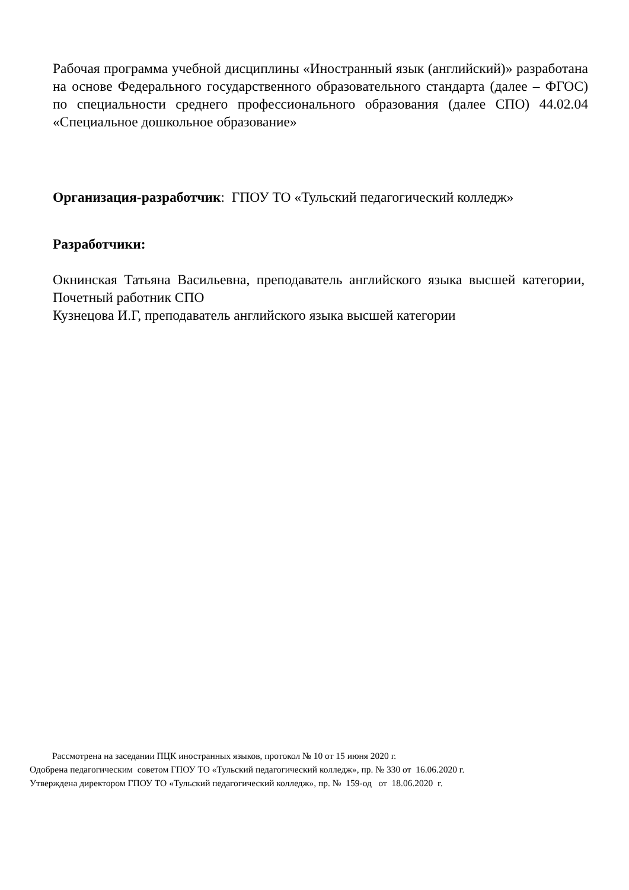Рабочая программа учебной дисциплины «Иностранный язык (английский)» разработана на основе Федерального государственного образовательного стандарта (далее – ФГОС) по специальности среднего профессионального образования (далее СПО) 44.02.04 «Специальное дошкольное образование»
Организация-разработчик: ГПОУ ТО «Тульский педагогический колледж»
Разработчики:
Окнинская Татьяна Васильевна, преподаватель английского языка высшей категории, Почетный работник СПО
Кузнецова И.Г, преподаватель английского языка высшей категории
Рассмотрена на заседании ПЦК иностранных языков, протокол № 10 от 15 июня 2020 г.
Одобрена педагогическим советом ГПОУ ТО «Тульский педагогический колледж», пр. № 330 от 16.06.2020 г.
Утверждена директором ГПОУ ТО «Тульский педагогический колледж», пр. № 159-од от 18.06.2020 г.